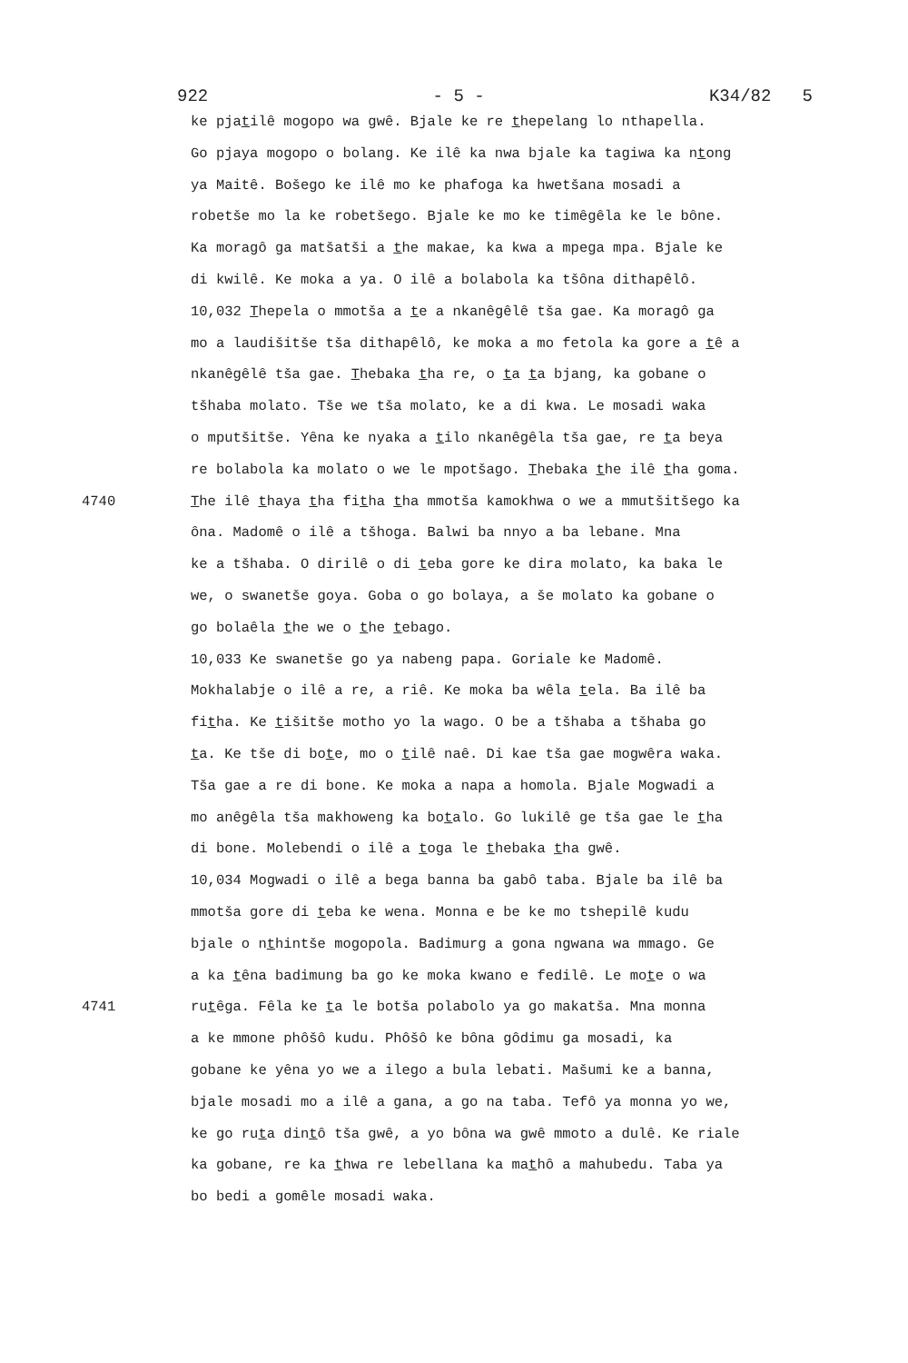922 - 5 - K34/82 5
ke pjatilê mogopo wa gwê. Bjale ke re thepelang lo nthapella.
Go pjaya mogopo o bolang. Ke ilê ka nwa bjale ka tagiwa ka ntong
ya Maitê. Bošego ke ilê mo ke phafoga ka hwetšana mosadi a
robetše mo la ke robetšego. Bjale ke mo ke timêgêla ke le bône.
Ka moragô ga matšatši a the makae, ka kwa a mpega mpa. Bjale ke
di kwilê. Ke moka a ya. O ilê a bolabola ka tšôna dithapêlô.
10,032 Thepela o mmotša a te a nkanêgêlê tša gae. Ka moragô ga
mo a laudišitše tša dithapêlô, ke moka a mo fetola ka gore a tê a
nkanêgêlê tša gae. Thebaka tha re, o ta ta bjang, ka gobane o
tšhaba molato. Tše we tša molato, ke a di kwa. Le mosadi waka
o mputšitše. Yêna ke nyaka a tilo nkanêgêla tša gae, re ta beya
re bolabola ka molato o we le mpotšago. Thebaka the ilê tha goma.
4740 The ilê thaya tha fitha tha mmotša kamokhwa o we a mmutšitšego ka
ôna. Madomê o ilê a tšhoga. Balwi ba nnyo a ba lebane. Mna
ke a tšhaba. O dirilê o di teba gore ke dira molato, ka baka le
we, o swanetše goya. Goba o go bolaya, a še molato ka gobane o
go bolaêla the we o the tebago.
10,033 Ke swanetše go ya nabeng papa. Goriale ke Madomê.
Mokhalabje o ilê a re, a riê. Ke moka ba wêla tela. Ba ilê ba
fitha. Ke tišitše motho yo la wago. O be a tšhaba a tšhaba go
ta. Ke tše di bote, mo o tilê naê. Di kae tša gae mogwêra waka.
Tša gae a re di bone. Ke moka a napa a homola. Bjale Mogwadi a
mo anêgêla tša makhoweng ka botalo. Go lukilê ge tša gae le tha
di bone. Molebendi o ilê a toga le thebaka tha gwê.
10,034 Mogwadi o ilê a bega banna ba gabô taba. Bjale ba ilê ba
mmotša gore di teba ke wena. Monna e be ke mo tshepilê kudu
bjale o nthintše mogopola. Badimurg a gona ngwana wa mmago. Ge
a ka têna badimung ba go ke moka kwano e fedilê. Le mote o wa
4741 rutêga. Fêla ke ta le botša polabolo ya go makatša. Mna monna
a ke mmone phôšô kudu. Phôšô ke bôna gôdimu ga mosadi, ka
gobane ke yêna yo we a ilego a bula lebati. Mašumi ke a banna,
bjale mosadi mo a ilê a gana, a go na taba. Tefô ya monna yo we,
ke go ruta dintô tša gwê, a yo bôna wa gwê mmoto a dulê. Ke riale
ka gobane, re ka thwa re lebellana ka mathô a mahubedu. Taba ya
bo bedi a gomêle mosadi waka.